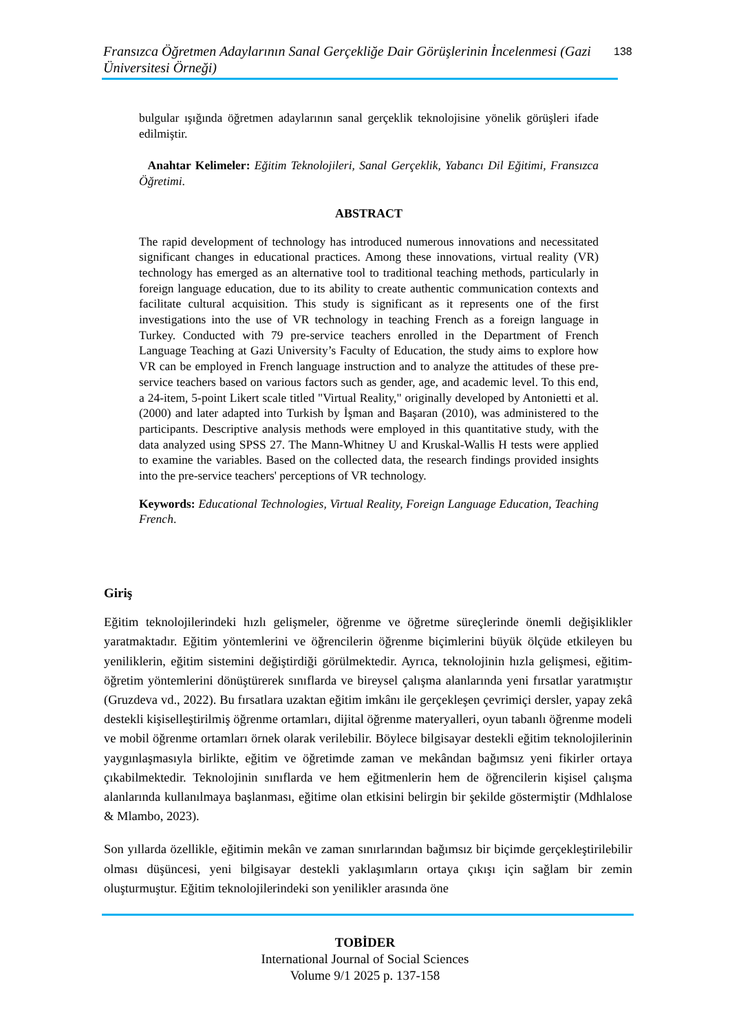Fransızca Öğretmen Adaylarının Sanal Gerçekliğe Dair Görüşlerinin İncelenmesi (Gazi Üniversitesi Örneği)
138
bulgular ışığında öğretmen adaylarının sanal gerçeklik teknolojisine yönelik görüşleri ifade edilmiştir.
Anahtar Kelimeler: Eğitim Teknolojileri, Sanal Gerçeklik, Yabancı Dil Eğitimi, Fransızca Öğretimi.
ABSTRACT
The rapid development of technology has introduced numerous innovations and necessitated significant changes in educational practices. Among these innovations, virtual reality (VR) technology has emerged as an alternative tool to traditional teaching methods, particularly in foreign language education, due to its ability to create authentic communication contexts and facilitate cultural acquisition. This study is significant as it represents one of the first investigations into the use of VR technology in teaching French as a foreign language in Turkey. Conducted with 79 pre-service teachers enrolled in the Department of French Language Teaching at Gazi University’s Faculty of Education, the study aims to explore how VR can be employed in French language instruction and to analyze the attitudes of these pre-service teachers based on various factors such as gender, age, and academic level. To this end, a 24-item, 5-point Likert scale titled "Virtual Reality," originally developed by Antonietti et al. (2000) and later adapted into Turkish by İşman and Başaran (2010), was administered to the participants. Descriptive analysis methods were employed in this quantitative study, with the data analyzed using SPSS 27. The Mann-Whitney U and Kruskal-Wallis H tests were applied to examine the variables. Based on the collected data, the research findings provided insights into the pre-service teachers' perceptions of VR technology.
Keywords: Educational Technologies, Virtual Reality, Foreign Language Education, Teaching French.
Giriş
Eğitim teknolojilerindeki hızlı gelişmeler, öğrenme ve öğretme süreçlerinde önemli değişiklikler yaratmaktadır. Eğitim yöntemlerini ve öğrencilerin öğrenme biçimlerini büyük ölçüde etkileyen bu yeniliklerin, eğitim sistemini değiştirdiği görülmektedir. Ayrıca, teknolojinin hızla gelişmesi, eğitim-öğretim yöntemlerini dönüştürerek sınıflarda ve bireysel çalışma alanlarında yeni fırsatlar yaratmıştır (Gruzdeva vd., 2022). Bu fırsatlara uzaktan eğitim imkânı ile gerçekleşen çevrimiçi dersler, yapay zekâ destekli kişiselleştirilmiş öğrenme ortamları, dijital öğrenme materyalleri, oyun tabanlı öğrenme modeli ve mobil öğrenme ortamları örnek olarak verilebilir. Böylece bilgisayar destekli eğitim teknolojilerinin yaygınlaşmasıyla birlikte, eğitim ve öğretimde zaman ve mekândan bağımsız yeni fikirler ortaya çıkabilmektedir. Teknolojinin sınıflarda ve hem eğitmenlerin hem de öğrencilerin kişisel çalışma alanlarında kullanılmaya başlanması, eğitime olan etkisini belirgin bir şekilde göstermiştir (Mdhlalose & Mlambo, 2023).
Son yıllarda özellikle, eğitimin mekân ve zaman sınırlarından bağımsız bir biçimde gerçekleştirilebilir olması düşüncesi, yeni bilgisayar destekli yaklaşımların ortaya çıkışı için sağlam bir zemin oluşturmuştur. Eğitim teknolojilerindeki son yenilikler arasında öne
TOBİDER
International Journal of Social Sciences
Volume 9/1 2025 p. 137-158